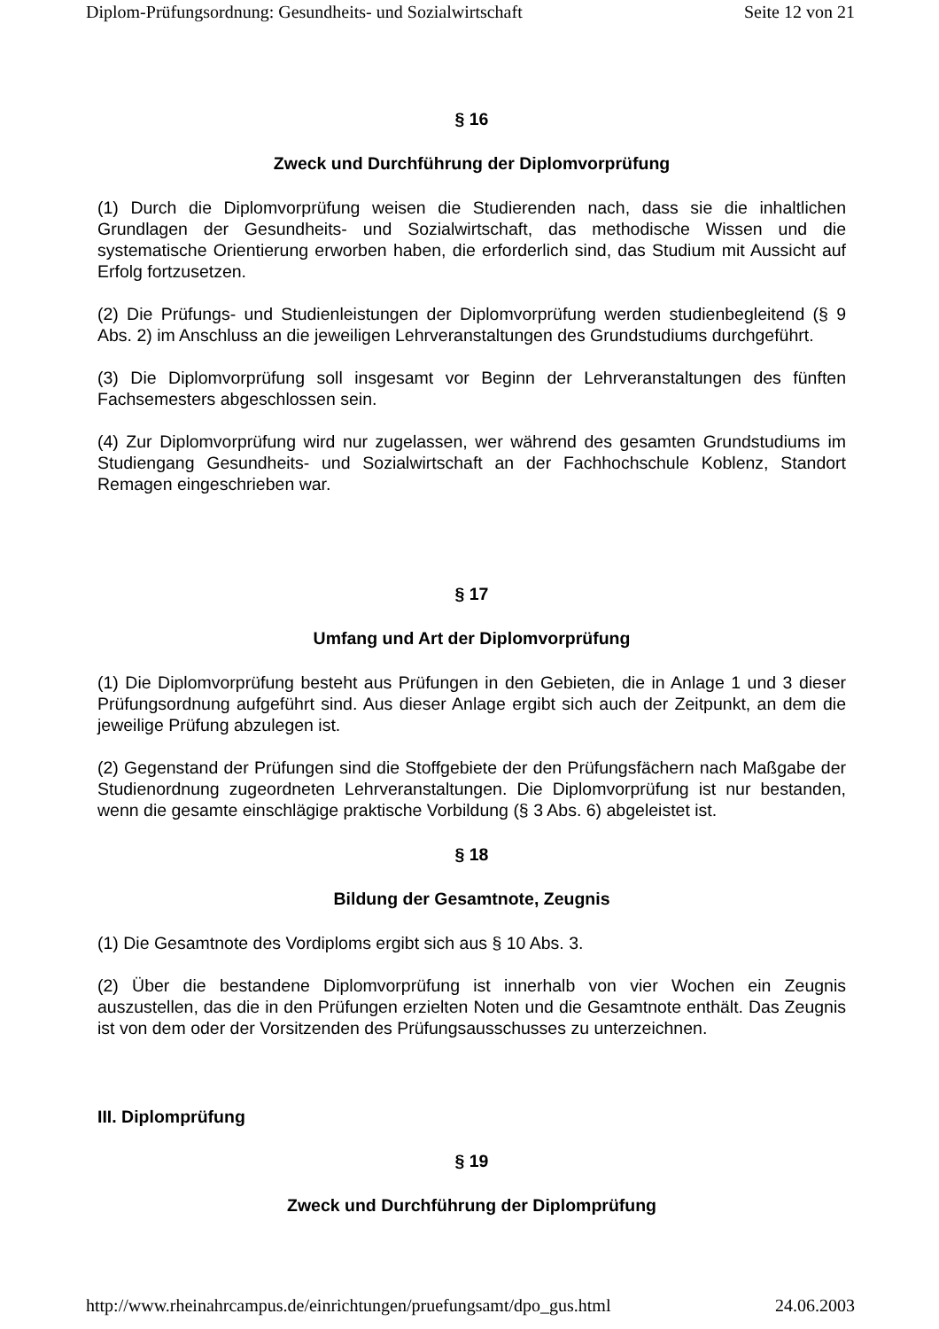Diplom-Prüfungsordnung: Gesundheits- und Sozialwirtschaft Seite 12 von 21
§ 16
Zweck und Durchführung der Diplomvorprüfung
(1) Durch die Diplomvorprüfung weisen die Studierenden nach, dass sie die inhaltlichen Grundlagen der Gesundheits- und Sozialwirtschaft, das methodische Wissen und die systematische Orientierung erworben haben, die erforderlich sind, das Studium mit Aussicht auf Erfolg fortzusetzen.
(2) Die Prüfungs- und Studienleistungen der Diplomvorprüfung werden studienbegleitend (§ 9 Abs. 2) im Anschluss an die jeweiligen Lehrveranstaltungen des Grundstudiums durchgeführt.
(3) Die Diplomvorprüfung soll insgesamt vor Beginn der Lehrveranstaltungen des fünften Fachsemesters abgeschlossen sein.
(4) Zur Diplomvorprüfung wird nur zugelassen, wer während des gesamten Grundstudiums im Studiengang Gesundheits- und Sozialwirtschaft an der Fachhochschule Koblenz, Standort Remagen eingeschrieben war.
§ 17
Umfang und Art der Diplomvorprüfung
(1) Die Diplomvorprüfung besteht aus Prüfungen in den Gebieten, die in Anlage 1 und 3 dieser Prüfungsordnung aufgeführt sind. Aus dieser Anlage ergibt sich auch der Zeitpunkt, an dem die jeweilige Prüfung abzulegen ist.
(2) Gegenstand der Prüfungen sind die Stoffgebiete der den Prüfungsfächern nach Maßgabe der Studienordnung zugeordneten Lehrveranstaltungen. Die Diplomvorprüfung ist nur bestanden, wenn die gesamte einschlägige praktische Vorbildung (§ 3 Abs. 6) abgeleistet ist.
§ 18
Bildung der Gesamtnote, Zeugnis
(1) Die Gesamtnote des Vordiploms ergibt sich aus § 10 Abs. 3.
(2) Über die bestandene Diplomvorprüfung ist innerhalb von vier Wochen ein Zeugnis auszustellen, das die in den Prüfungen erzielten Noten und die Gesamtnote enthält. Das Zeugnis ist von dem oder der Vorsitzenden des Prüfungsausschusses zu unterzeichnen.
III. Diplomprüfung
§ 19
Zweck und Durchführung der Diplomprüfung
http://www.rheinahrcampus.de/einrichtungen/pruefungsamt/dpo_gus.html 24.06.2003